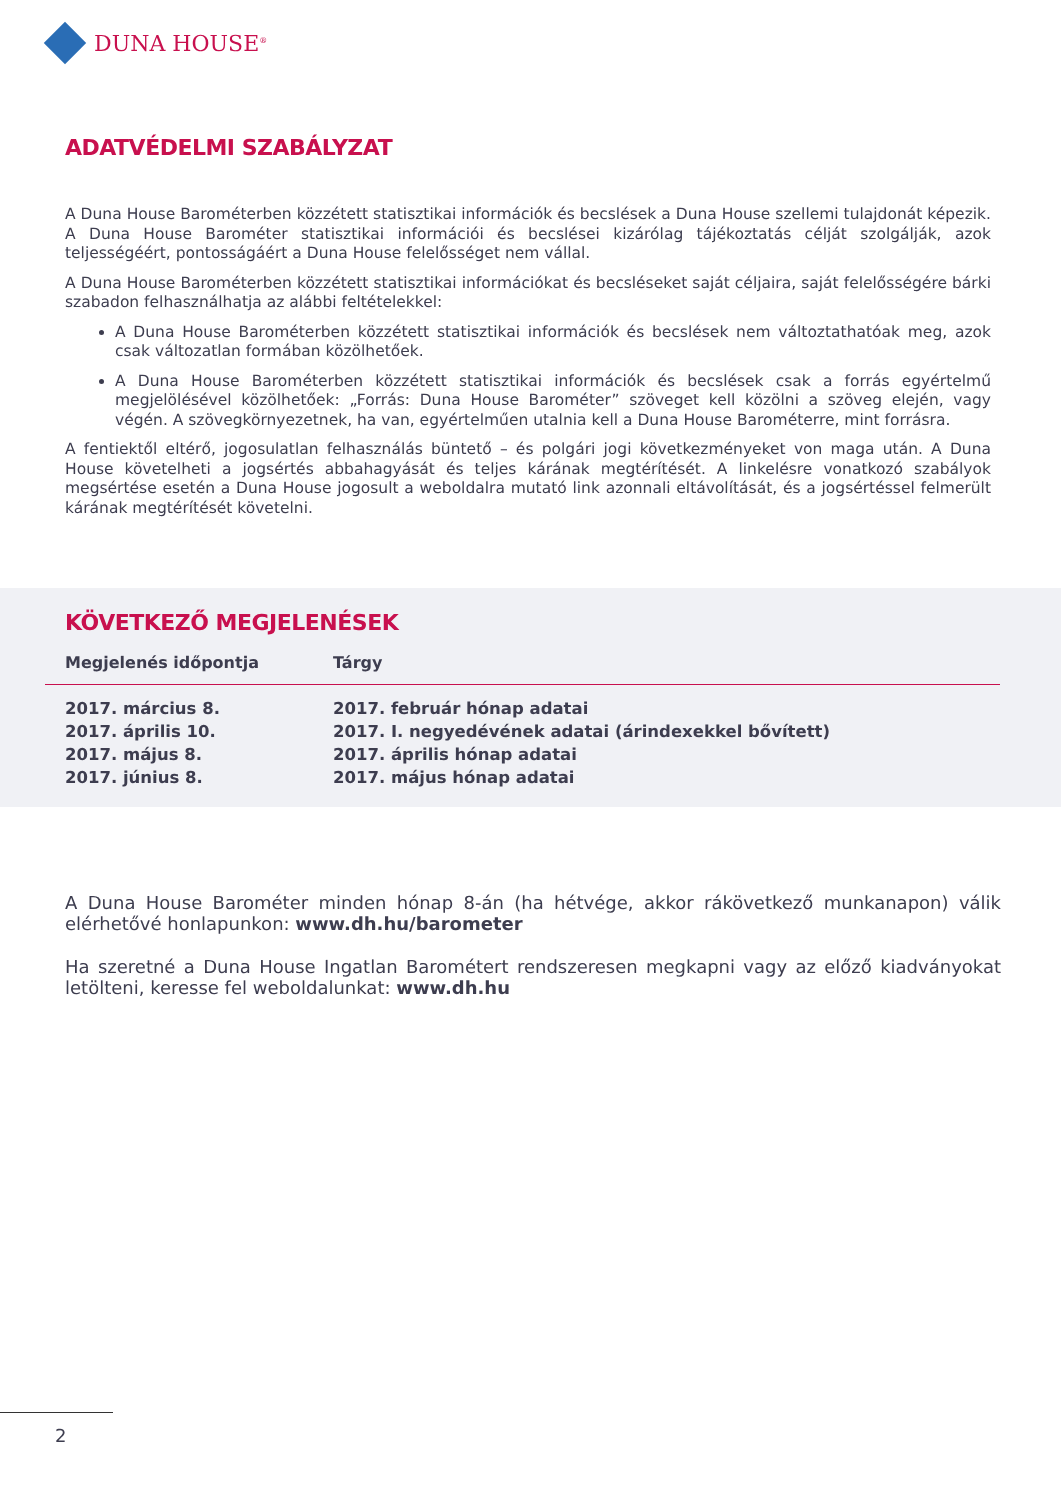DUNA HOUSE<sup>®</sup>
ADATVÉDELMI SZABÁLYZAT
A Duna House Barométerben közzétett statisztikai információk és becslések a Duna House szellemi tulajdonát képezik. A Duna House Barométer statisztikai információi és becslései kizárólag tájékoztatás célját szolgálják, azok teljességéért, pontosságáért a Duna House felelősséget nem vállal.
A Duna House Barométerben közzétett statisztikai információkat és becsléseket saját céljaira, saját felelősségére bárki szabadon felhasználhatja az alábbi feltételekkel:
A Duna House Barométerben közzétett statisztikai információk és becslések nem változtathatóak meg, azok csak változatlan formában közölhetőek.
A Duna House Barométerben közzétett statisztikai információk és becslések csak a forrás egyértelmű megjelölésével közölhetőek: „Forrás: Duna House Barométer” szöveget kell közölni a szöveg elején, vagy végén. A szövegkörnyezetnek, ha van, egyértelműen utalnia kell a Duna House Barométerre, mint forrásra.
A fentiektől eltérő, jogosulatlan felhasználás büntető – és polgári jogi következményeket von maga után. A Duna House követelheti a jogsértés abbahagyását és teljes kárának megtérítését. A linkelésre vonatkozó szabályok megsértése esetén a Duna House jogosult a weboldalra mutató link azonnali eltávolítását, és a jogsértéssel felmerült kárának megtérítését követelni.
KÖVETKEZŐ MEGJELENÉSEK
| Megjelenés időpontja | Tárgy |
| --- | --- |
| 2017. március 8. | 2017. február hónap adatai |
| 2017. április 10. | 2017. I. negyedévének adatai (árindexekkel bővített) |
| 2017. május 8. | 2017. április hónap adatai |
| 2017. június 8. | 2017. május hónap adatai |
A Duna House Barométer minden hónap 8-án (ha hétvége, akkor rákövetkező munkanapon) válik elérhetővé honlapunkon: www.dh.hu/barometer
Ha szeretné a Duna House Ingatlan Barométert rendszeresen megkapni vagy az előző kiadványokat letölteni, keresse fel weboldalunkat: www.dh.hu
2